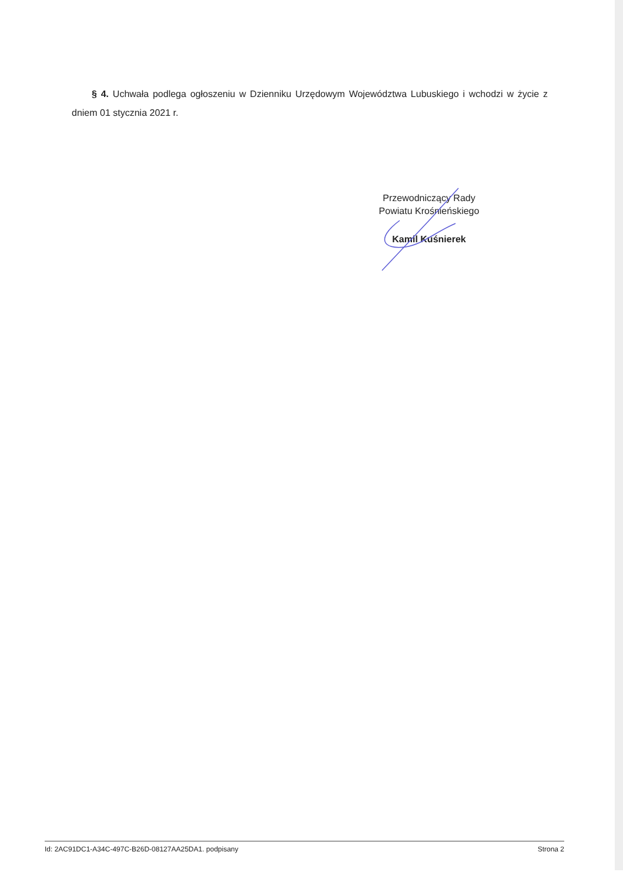§ 4. Uchwała podlega ogłoszeniu w Dzienniku Urzędowym Województwa Lubuskiego i wchodzi w życie z dniem 01 stycznia 2021 r.
Przewodniczący Rady
Powiatu Krośnieńskiego
Kamil Kuśnierek
Id: 2AC91DC1-A34C-497C-B26D-08127AA25DA1. podpisany Strona 2